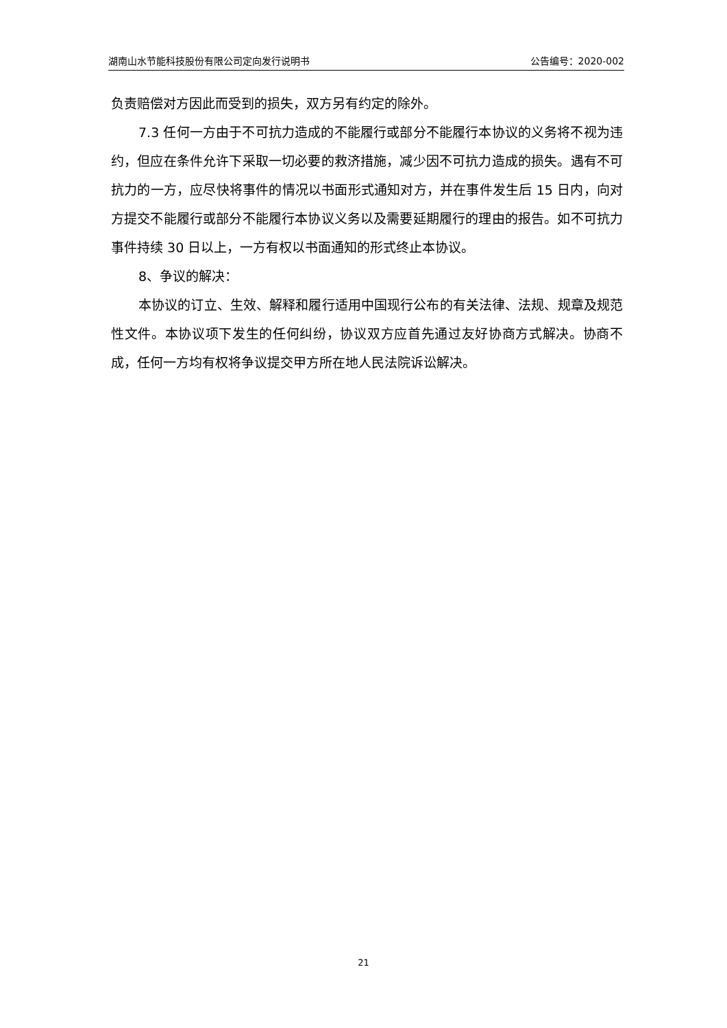湖南山水节能科技股份有限公司定向发行说明书 公告编号：2020-002
负责赔偿对方因此而受到的损失，双方另有约定的除外。
7.3 任何一方由于不可抗力造成的不能履行或部分不能履行本协议的义务将不视为违约，但应在条件允许下采取一切必要的救济措施，减少因不可抗力造成的损失。遇有不可抗力的一方，应尽快将事件的情况以书面形式通知对方，并在事件发生后 15 日内，向对方提交不能履行或部分不能履行本协议义务以及需要延期履行的理由的报告。如不可抗力事件持续 30 日以上，一方有权以书面通知的形式终止本协议。
8、争议的解决：
本协议的订立、生效、解释和履行适用中国现行公布的有关法律、法规、规章及规范性文件。本协议项下发生的任何纠纷，协议双方应首先通过友好协商方式解决。协商不成，任何一方均有权将争议提交甲方所在地人民法院诉讼解决。
21